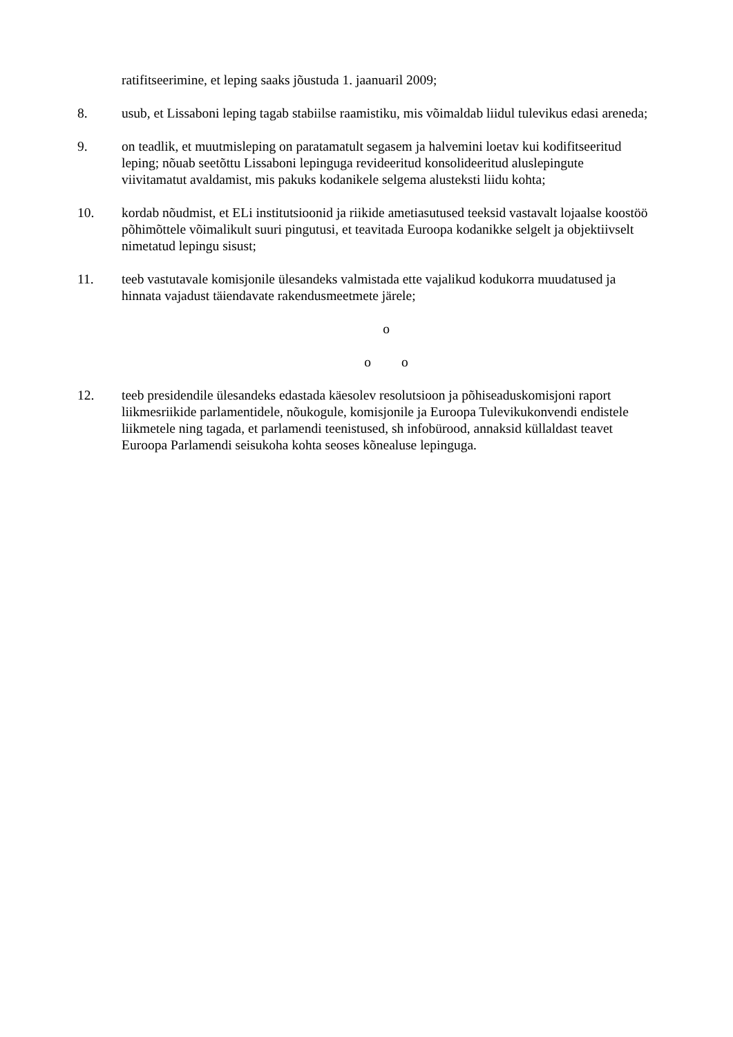ratifitseerimine, et leping saaks jõustuda 1. jaanuaril 2009;
8. usub, et Lissaboni leping tagab stabiilse raamistiku, mis võimaldab liidul tulevikus edasi areneda;
9. on teadlik, et muutmisleping on paratamatult segasem ja halvemini loetav kui kodifitseeritud leping; nõuab seetõttu Lissaboni lepinguga revideeritud konsolideeritud aluslepingute viivitamatut avaldamist, mis pakuks kodanikele selgema alusteksti liidu kohta;
10. kordab nõudmist, et ELi institutsioonid ja riikide ametiasutused teeksid vastavalt lojaalse koostöö põhimõttele võimalikult suuri pingutusi, et teavitada Euroopa kodanikke selgelt ja objektiivselt nimetatud lepingu sisust;
11. teeb vastutavale komisjonile ülesandeks valmistada ette vajalikud kodukorra muudatused ja hinnata vajadust täiendavate rakendusmeetmete järele;
o
o o
12. teeb presidendile ülesandeks edastada käesolev resolutsioon ja põhiseaduskomisjoni raport liikmesriikide parlamentidele, nõukogule, komisjonile ja Euroopa Tulevikukonvendi endistele liikmetele ning tagada, et parlamendi teenistused, sh infobürood, annaksid küllaldast teavet Euroopa Parlamendi seisukoha kohta seoses kõnealuse lepinguga.